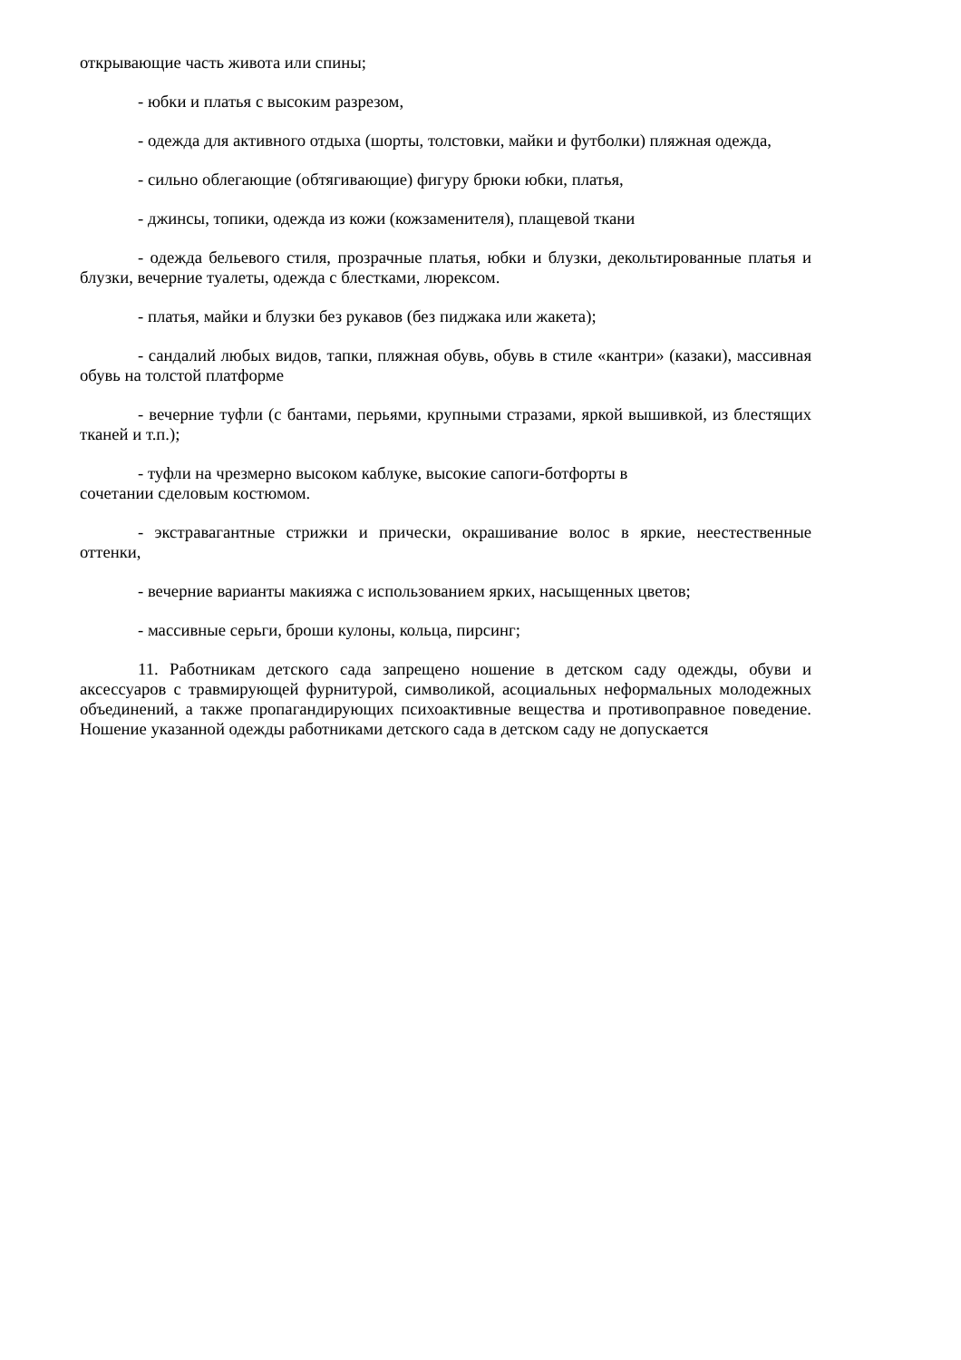открывающие часть живота или спины;
- юбки и платья с высоким разрезом,
- одежда для активного отдыха (шорты, толстовки, майки и футболки) пляжная одежда,
- сильно облегающие (обтягивающие) фигуру брюки юбки, платья,
- джинсы, топики, одежда из кожи (кожзаменителя), плащевой ткани
- одежда бельевого стиля, прозрачные платья, юбки и блузки, декольтированные платья и блузки, вечерние туалеты, одежда с блестками, люрексом.
- платья, майки и блузки без рукавов (без пиджака или жакета);
- сандалий любых видов, тапки, пляжная обувь, обувь в стиле «кантри» (казаки), массивная обувь на толстой платформе
- вечерние туфли (с бантами, перьями, крупными стразами, яркой вышивкой, из блестящих тканей и т.п.);
- туфли на чрезмерно высоком каблуке, высокие сапоги-ботфорты в
сочетании сделовым костюмом.
- экстравагантные стрижки и прически, окрашивание волос в яркие, неестественные оттенки,
- вечерние варианты макияжа с использованием ярких, насыщенных цветов;
- массивные серьги, броши кулоны, кольца, пирсинг;
11. Работникам детского сада запрещено ношение в детском саду одежды, обуви и аксессуаров с травмирующей фурнитурой, символикой, асоциальных неформальных молодежных объединений, а также пропагандирующих психоактивные вещества и противоправное поведение. Ношение указанной одежды работниками детского сада в детском саду не допускается